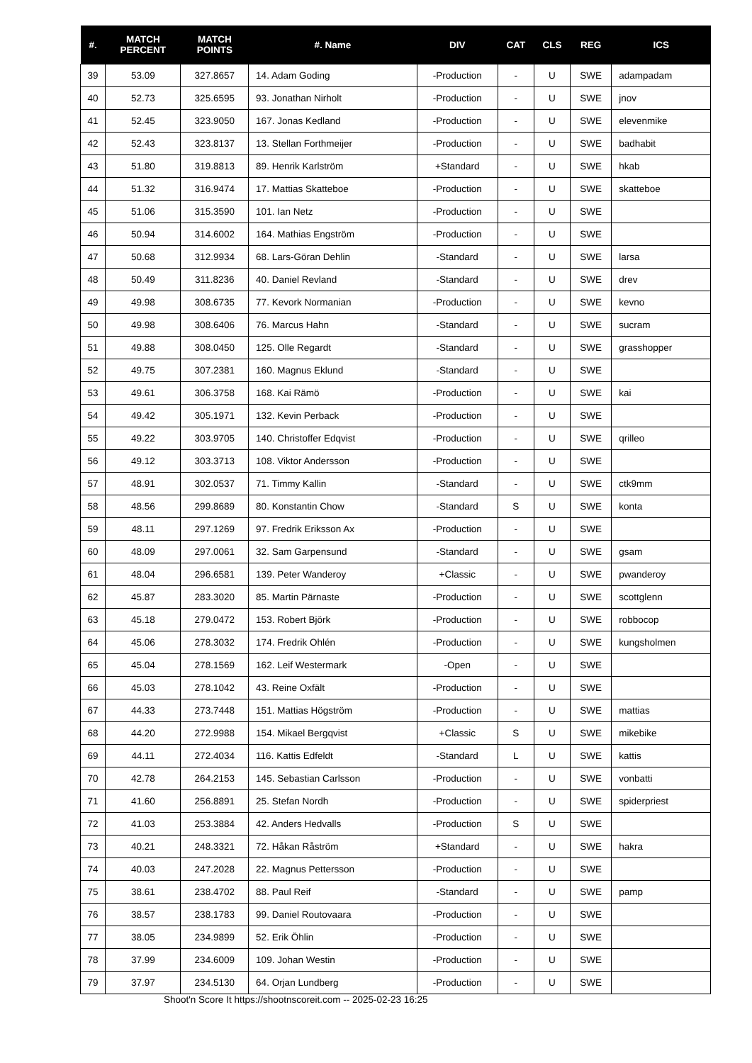| #. | MATCH PERCENT | MATCH POINTS | #. Name | DIV | CAT | CLS | REG | ICS |
| --- | --- | --- | --- | --- | --- | --- | --- | --- |
| 39 | 53.09 | 327.8657 | 14. Adam Goding | -Production | - | U | SWE | adampadam |
| 40 | 52.73 | 325.6595 | 93. Jonathan Nirholt | -Production | - | U | SWE | jnov |
| 41 | 52.45 | 323.9050 | 167. Jonas Kedland | -Production | - | U | SWE | elevenmike |
| 42 | 52.43 | 323.8137 | 13. Stellan Forthmeijer | -Production | - | U | SWE | badhabit |
| 43 | 51.80 | 319.8813 | 89. Henrik Karlström | +Standard | - | U | SWE | hkab |
| 44 | 51.32 | 316.9474 | 17. Mattias Skatteboe | -Production | - | U | SWE | skatteboe |
| 45 | 51.06 | 315.3590 | 101. Ian Netz | -Production | - | U | SWE | |
| 46 | 50.94 | 314.6002 | 164. Mathias Engström | -Production | - | U | SWE | |
| 47 | 50.68 | 312.9934 | 68. Lars-Göran Dehlin | -Standard | - | U | SWE | larsa |
| 48 | 50.49 | 311.8236 | 40. Daniel Revland | -Standard | - | U | SWE | drev |
| 49 | 49.98 | 308.6735 | 77. Kevork Normanian | -Production | - | U | SWE | kevno |
| 50 | 49.98 | 308.6406 | 76. Marcus Hahn | -Standard | - | U | SWE | sucram |
| 51 | 49.88 | 308.0450 | 125. Olle Regardt | -Standard | - | U | SWE | grasshopper |
| 52 | 49.75 | 307.2381 | 160. Magnus Eklund | -Standard | - | U | SWE | |
| 53 | 49.61 | 306.3758 | 168. Kai Rämö | -Production | - | U | SWE | kai |
| 54 | 49.42 | 305.1971 | 132. Kevin Perback | -Production | - | U | SWE | |
| 55 | 49.22 | 303.9705 | 140. Christoffer Edqvist | -Production | - | U | SWE | qrilleo |
| 56 | 49.12 | 303.3713 | 108. Viktor Andersson | -Production | - | U | SWE | |
| 57 | 48.91 | 302.0537 | 71. Timmy Kallin | -Standard | - | U | SWE | ctk9mm |
| 58 | 48.56 | 299.8689 | 80. Konstantin Chow | -Standard | S | U | SWE | konta |
| 59 | 48.11 | 297.1269 | 97. Fredrik Eriksson Ax | -Production | - | U | SWE | |
| 60 | 48.09 | 297.0061 | 32. Sam Garpensund | -Standard | - | U | SWE | gsam |
| 61 | 48.04 | 296.6581 | 139. Peter Wanderoy | +Classic | - | U | SWE | pwanderoy |
| 62 | 45.87 | 283.3020 | 85. Martin Pärnaste | -Production | - | U | SWE | scottglenn |
| 63 | 45.18 | 279.0472 | 153. Robert Björk | -Production | - | U | SWE | robbocop |
| 64 | 45.06 | 278.3032 | 174. Fredrik Ohlén | -Production | - | U | SWE | kungsholmen |
| 65 | 45.04 | 278.1569 | 162. Leif Westermark | -Open | - | U | SWE | |
| 66 | 45.03 | 278.1042 | 43. Reine Oxfält | -Production | - | U | SWE | |
| 67 | 44.33 | 273.7448 | 151. Mattias Högström | -Production | - | U | SWE | mattias |
| 68 | 44.20 | 272.9988 | 154. Mikael Bergqvist | +Classic | S | U | SWE | mikebike |
| 69 | 44.11 | 272.4034 | 116. Kattis Edfeldt | -Standard | L | U | SWE | kattis |
| 70 | 42.78 | 264.2153 | 145. Sebastian Carlsson | -Production | - | U | SWE | vonbatti |
| 71 | 41.60 | 256.8891 | 25. Stefan Nordh | -Production | - | U | SWE | spiderpriest |
| 72 | 41.03 | 253.3884 | 42. Anders Hedvalls | -Production | S | U | SWE | |
| 73 | 40.21 | 248.3321 | 72. Håkan Råström | +Standard | - | U | SWE | hakra |
| 74 | 40.03 | 247.2028 | 22. Magnus Pettersson | -Production | - | U | SWE | |
| 75 | 38.61 | 238.4702 | 88. Paul Reif | -Standard | - | U | SWE | pamp |
| 76 | 38.57 | 238.1783 | 99. Daniel Routovaara | -Production | - | U | SWE | |
| 77 | 38.05 | 234.9899 | 52. Erik Öhlin | -Production | - | U | SWE | |
| 78 | 37.99 | 234.6009 | 109. Johan Westin | -Production | - | U | SWE | |
| 79 | 37.97 | 234.5130 | 64. Orjan Lundberg | -Production | - | U | SWE | |
Shoot'n Score It https://shootnscoreit.com -- 2025-02-23 16:25